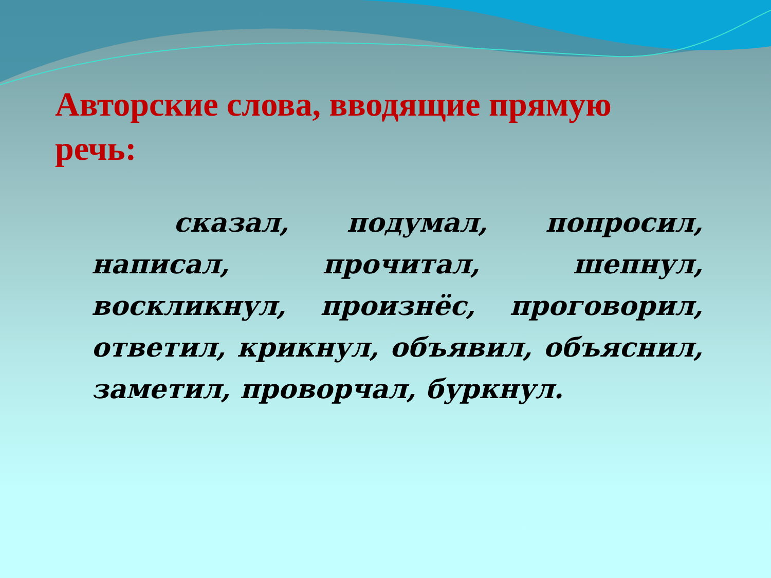Авторские слова, вводящие прямую речь:
сказал, подумал, попросил, написал, прочитал, шепнул, воскликнул, произнёс, проговорил, ответил, крикнул, объявил, объяснил, заметил, проворчал, буркнул.